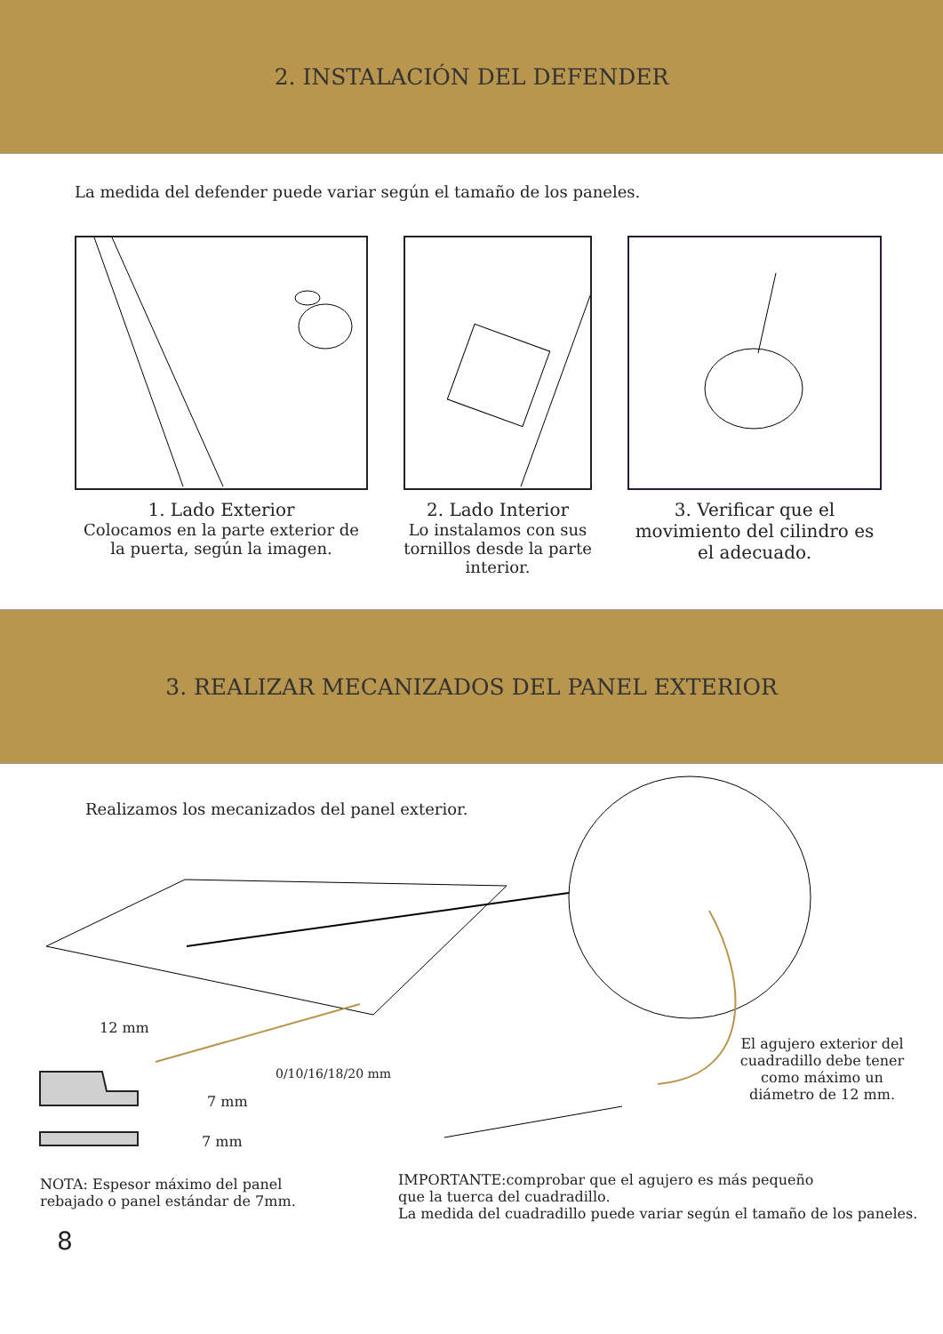2. INSTALACIÓN DEL DEFENDER
La medida del defender puede variar según el tamaño de los paneles.
1. Lado Exterior
Colocamos en la parte exterior de la puerta, según la imagen.
2. Lado Interior
Lo instalamos con sus tornillos desde la parte interior.
3. Verificar que el movimiento del cilindro es el adecuado.
3. REALIZAR MECANIZADOS DEL PANEL EXTERIOR
Realizamos los mecanizados del panel exterior.
12 mm
0/10/16/18/20 mm
7 mm
7 mm
El agujero exterior del cuadradillo debe tener como máximo un diámetro de 12 mm.
NOTA: Espesor máximo del panel
rebajado o panel estándar de 7mm.
IMPORTANTE:comprobar que el agujero es más pequeño
que la tuerca del cuadradillo.
La medida del cuadradillo puede variar según el tamaño de los paneles.
8